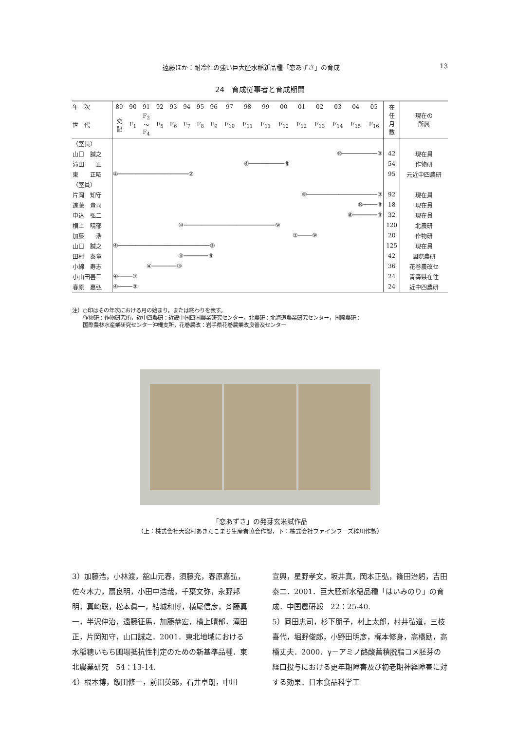遠藤ほか：耐冷性の強い巨大胚水稲新品種「恋あずさ」の育成 13
24　育成従事者と育成期間
| 年 次 | 89 | 90 | 91 | 92 | 93 | 94 | 95 | 96 | 97 | 98 | 99 | 00 | 01 | 02 | 03 | 04 | 05 | 在 任 月 数 | 現在の 所属 |
| --- | --- | --- | --- | --- | --- | --- | --- | --- | --- | --- | --- | --- | --- | --- | --- | --- | --- | --- | --- |
| 世 代 | 交 配 | F<sub>1</sub> | F<sub>2</sub> 〜 F<sub>4</sub> | F<sub>5</sub> | F<sub>6</sub> | F<sub>7</sub> | F<sub>8</sub> | F<sub>9</sub> | F<sub>10</sub> | F<sub>11</sub> | F<sub>11</sub> | F<sub>12</sub> | F<sub>12</sub> | F<sub>13</sub> | F<sub>14</sub> | F<sub>15</sub> | F<sub>16</sub> | | |
| （室長） | | | | | | | | | | | | | | | | | | | |
| 山口 誠之 | ⑩──────────③ | | | | | | | | | | | | | | | | | 42 | 現在員 |
| 滝田 正 | ④──────────⑨ | | | | | | | | | | | | | | | | | 54 | 作物研 |
| 東 正昭 | ④────────────────────② | | | | | | | | | | | | | | | | | 95 | 元近中四農研 |
| （室員） | | | | | | | | | | | | | | | | | | | |
| 片岡 知守 | ⑧────────────────────③ | | | | | | | | | | | | | | | | | 92 | 現在員 |
| 遠藤 貴司 | ⑩────③ | | | | | | | | | | | | | | | | | 18 | 現在員 |
| 中込 弘二 | ⑧───────③ | | | | | | | | | | | | | | | | | 32 | 現在員 |
| 横上 晴郁 | ⑩──────────────────────────⑨ | | | | | | | | | | | | | | | | | 120 | 北農研 |
| 加藤 浩 | ②────⑨ | | | | | | | | | | | | | | | | | 20 | 作物研 |
| 山口 誠之 | ④──────────────────────────⑧ | | | | | | | | | | | | | | | | | 125 | 現在員 |
| 田村 泰章 | ④───────⑨ | | | | | | | | | | | | | | | | | 42 | 国際農研 |
| 小綿 寿志 | ④───────③ | | | | | | | | | | | | | | | | | 36 | 花巻農改セ |
| 小山田善三 | ④────③ | | | | | | | | | | | | | | | | | 24 | 青森県在住 |
| 春原 嘉弘 | ④────③ | | | | | | | | | | | | | | | | | 24 | 近中四農研 |
注）○印はその年次における月の始まり，または終わりを表す。
　　作物研：作物研究所，近中四農研：近畿中国四国農業研究センター，北農研：北海道農業研究センター，国際農研：
　　国際農林水産業研究センター沖縄支所，花巻農改：岩手県花巻農業改良普及センター
「恋あずさ」の発芽玄米試作品
（上：株式会社大潟村あきたこまち生産者協会作製，下：株式会社ファインフーズ梓川作製）
3）加藤浩，小林渡，舘山元春，須藤充，春原嘉弘，佐々木力，扇良明，小田中浩哉，千葉文弥，永野邦明，真崎聡，松本眞一，結城和博，横尾信彦，斉藤真一，半沢伸治，遠藤征馬，加藤恭宏，横上晴郁，滝田正，片岡知守，山口誠之．2001．東北地域における水稲穂いもち圃場抵抗性判定のための新基準品種．東北農業研究　54：13-14.
4）根本博，飯田修一，前田英郎，石井卓朗，中川
宣興，星野孝文，坂井真，岡本正弘，篠田治躬，吉田泰二．2001．巨大胚新水稲品種「はいみのり」の育成．中国農研報　22：25-40.
5）岡田忠司，杉下朋子，村上太郎，村井弘道，三枝喜代，堀野俊郎，小野田明彦，梶本修身，高橋励，高橋丈夫．2000．γ－アミノ酪酸蓄積脱脂コメ胚芽の経口投与における更年期障害及び初老期神経障害に対する効果．日本食品科学工